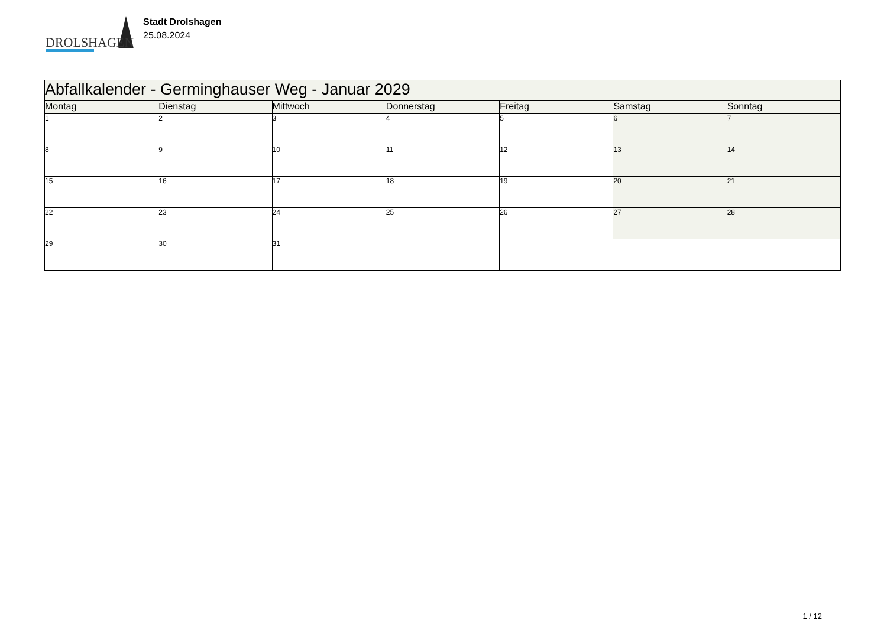DROLSHAGEN
Stadt Drolshagen
25.08.2024
| Abfallkalender - Germinghauser Weg - Januar 2029 | | | | | | |
| Montag | Dienstag | Mittwoch | Donnerstag | Freitag | Samstag | Sonntag |
| 1 | 2 | 3 | 4 | 5 | 6 | 7 |
| 8 | 9 | 10 | 11 | 12 | 13 | 14 |
| 15 | 16 | 17 | 18 | 19 | 20 | 21 |
| 22 | 23 | 24 | 25 | 26 | 27 | 28 |
| 29 | 30 | 31 | | | | |
1 / 12